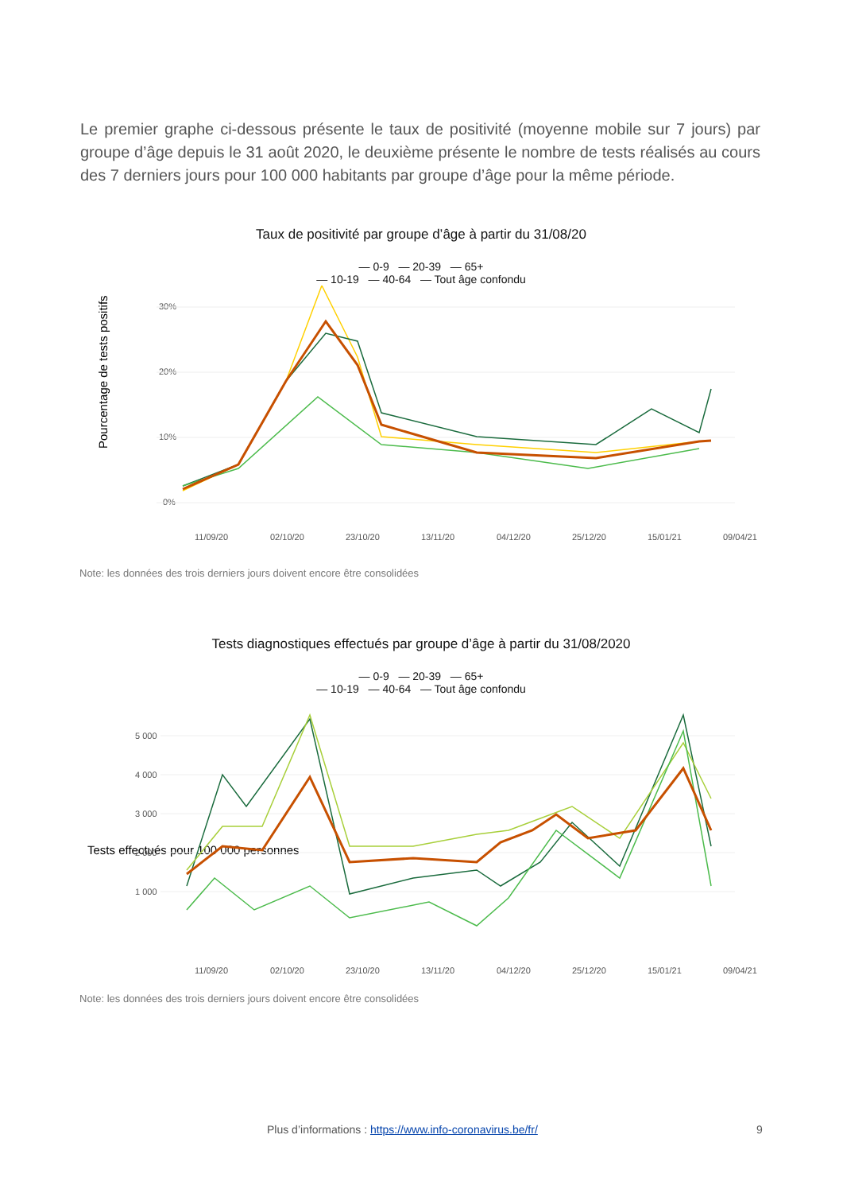Le premier graphe ci-dessous présente le taux de positivité (moyenne mobile sur 7 jours) par groupe d’âge depuis le 31 août 2020, le deuxième présente le nombre de tests réalisés au cours des 7 derniers jours pour 100 000 habitants par groupe d’âge pour la même période.
Taux de positivité par groupe d’âge à partir du 31/08/20
— 0-9 — 20-39 — 65+
— 10-19 — 40-64 — Tout âge confondu
Pourcentage de tests positifs
30%
20%
10%
0%
11/09/20
02/10/20
23/10/20
13/11/20
04/12/20
25/12/20
15/01/21
09/04/21
Note: les données des trois derniers jours doivent encore être consolidées
Tests diagnostiques effectués par groupe d’âge à partir du 31/08/2020
— 0-9 — 20-39 — 65+
— 10-19 — 40-64 — Tout âge confondu
Tests effectués pour 100 000 personnes
5 000
4 000
3 000
2 000
1 000
11/09/20
02/10/20
23/10/20
13/11/20
04/12/20
25/12/20
15/01/21
09/04/21
Note: les données des trois derniers jours doivent encore être consolidées
Plus d’informations : https://www.info-coronavirus.be/fr/ 9